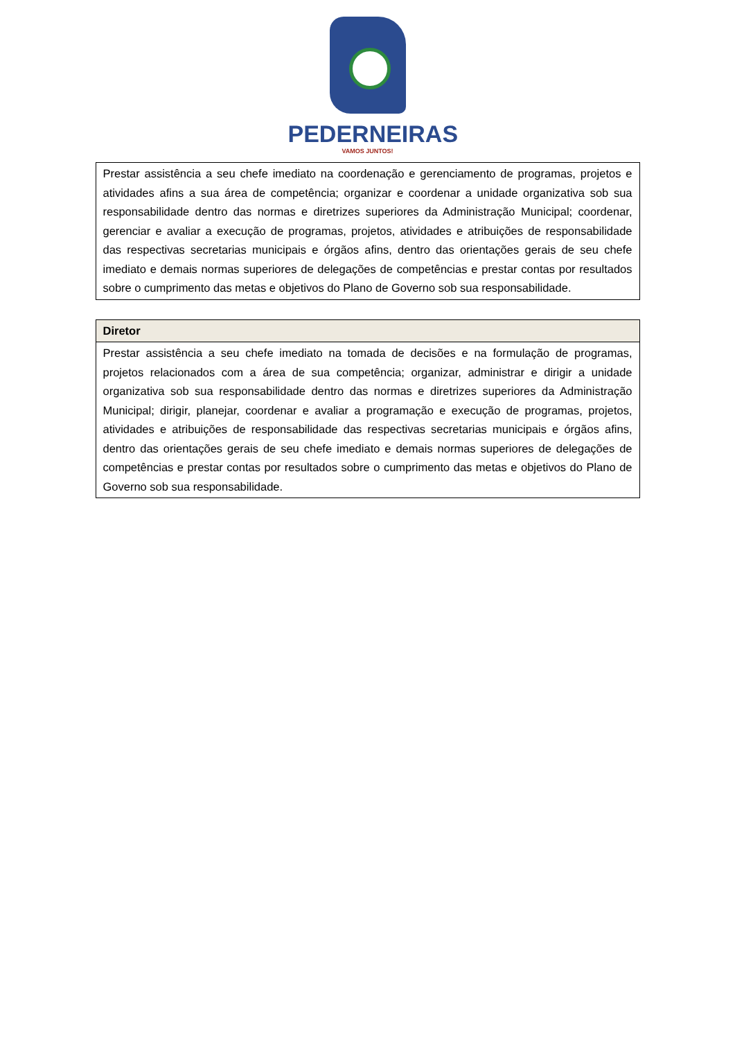PEDERNEIRAS
VAMOS JUNTOS!
| Prestar assistência a seu chefe imediato na coordenação e gerenciamento de programas, projetos e atividades afins a sua área de competência; organizar e coordenar a unidade organizativa sob sua responsabilidade dentro das normas e diretrizes superiores da Administração Municipal; coordenar, gerenciar e avaliar a execução de programas, projetos, atividades e atribuições de responsabilidade das respectivas secretarias municipais e órgãos afins, dentro das orientações gerais de seu chefe imediato e demais normas superiores de delegações de competências e prestar contas por resultados sobre o cumprimento das metas e objetivos do Plano de Governo sob sua responsabilidade. |
| Diretor |
| --- |
| Prestar assistência a seu chefe imediato na tomada de decisões e na formulação de programas, projetos relacionados com a área de sua competência; organizar, administrar e dirigir a unidade organizativa sob sua responsabilidade dentro das normas e diretrizes superiores da Administração Municipal; dirigir, planejar, coordenar e avaliar a programação e execução de programas, projetos, atividades e atribuições de responsabilidade das respectivas secretarias municipais e órgãos afins, dentro das orientações gerais de seu chefe imediato e demais normas superiores de delegações de competências e prestar contas por resultados sobre o cumprimento das metas e objetivos do Plano de Governo sob sua responsabilidade. |